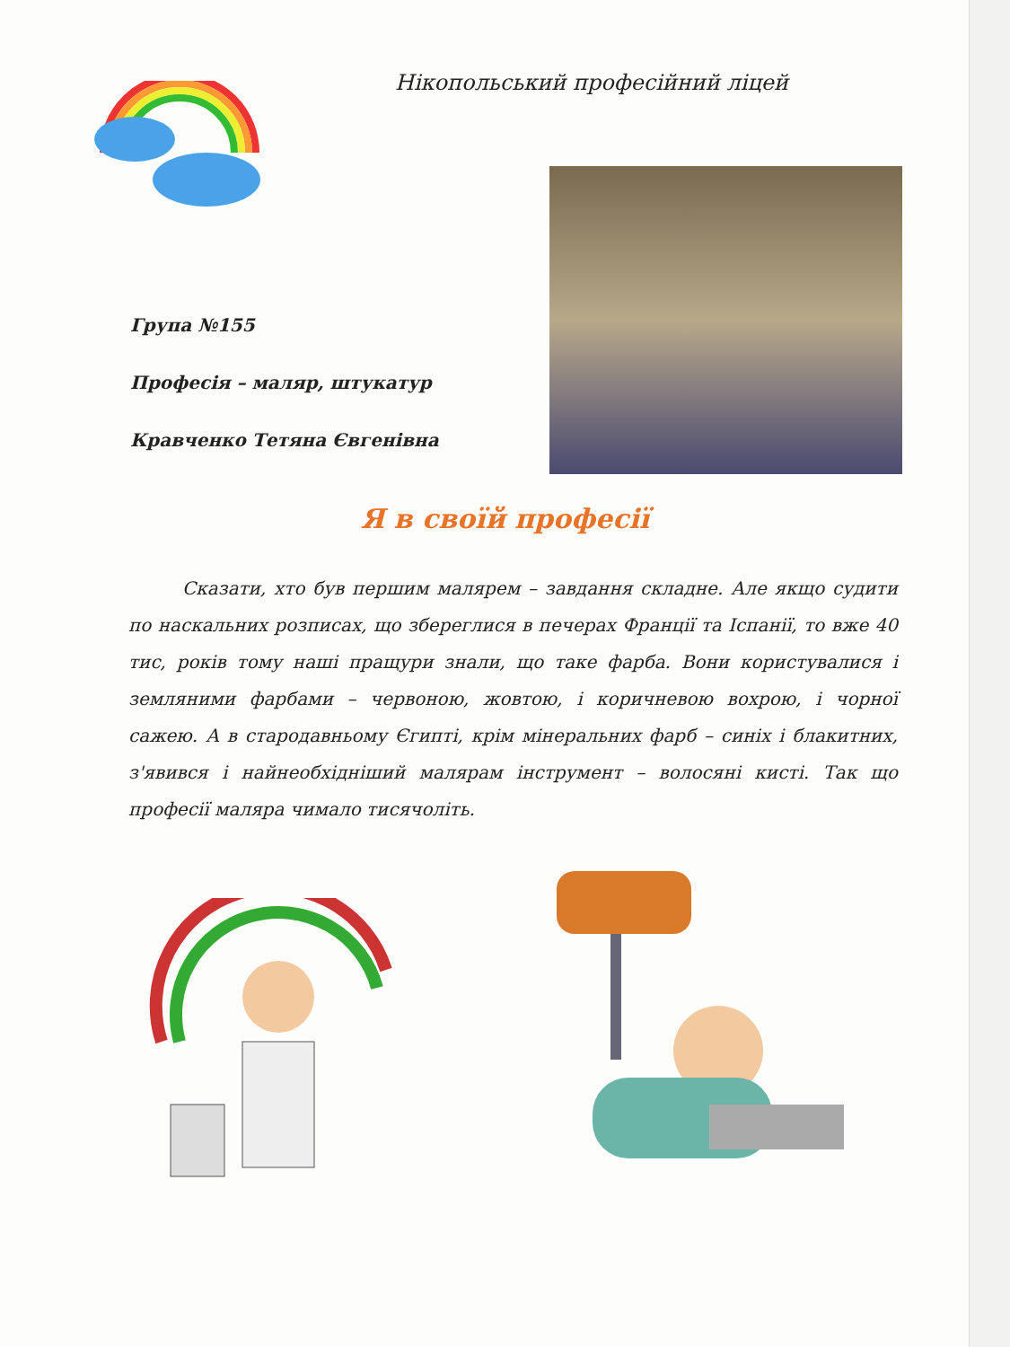Нікопольський професійний ліцей
Група №155
Професія – маляр, штукатур
Кравченко Тетяна Євгенівна
Я в своїй професії
Сказати, хто був першим малярем – завдання складне. Але якщо судити по наскальних розписах, що збереглися в печерах Франції та Іспанії, то вже 40 тис, років тому наші пращури знали, що таке фарба. Вони користувалися і земляними фарбами – червоною, жовтою, і коричневою вохрою, і чорної сажею. А в стародавньому Єгипті, крім мінеральних фарб – синіх і блакитних, з'явився і найнеобхідніший малярам інструмент – волосяні кисті. Так що професії маляра чимало тисячоліть.